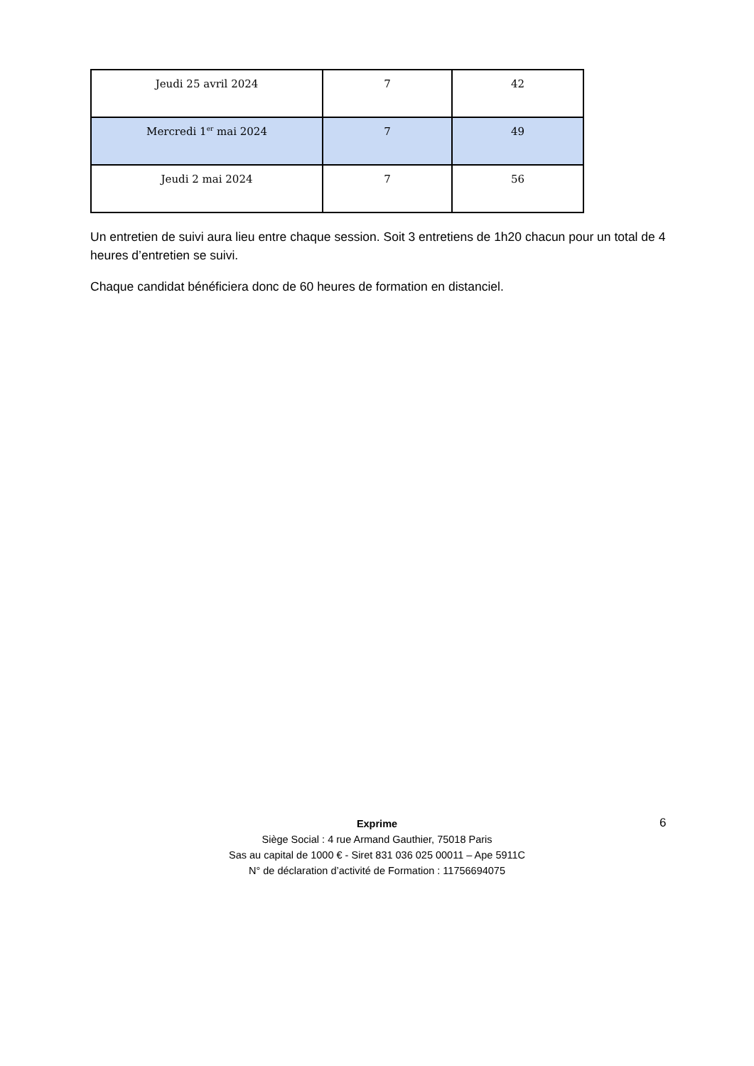| Jeudi 25 avril 2024 | 7 | 42 |
| Mercredi 1<sup>er</sup> mai 2024 | 7 | 49 |
| Jeudi 2 mai 2024 | 7 | 56 |
Un entretien de suivi aura lieu entre chaque session. Soit 3 entretiens de 1h20 chacun pour un total de 4 heures d’entretien se suivi.
Chaque candidat bénéficiera donc de 60 heures de formation en distanciel.
Exprime
Siège Social : 4 rue Armand Gauthier, 75018 Paris
Sas au capital de 1000 € - Siret 831 036 025 00011 – Ape 5911C
N° de déclaration d’activité de Formation : 11756694075
6